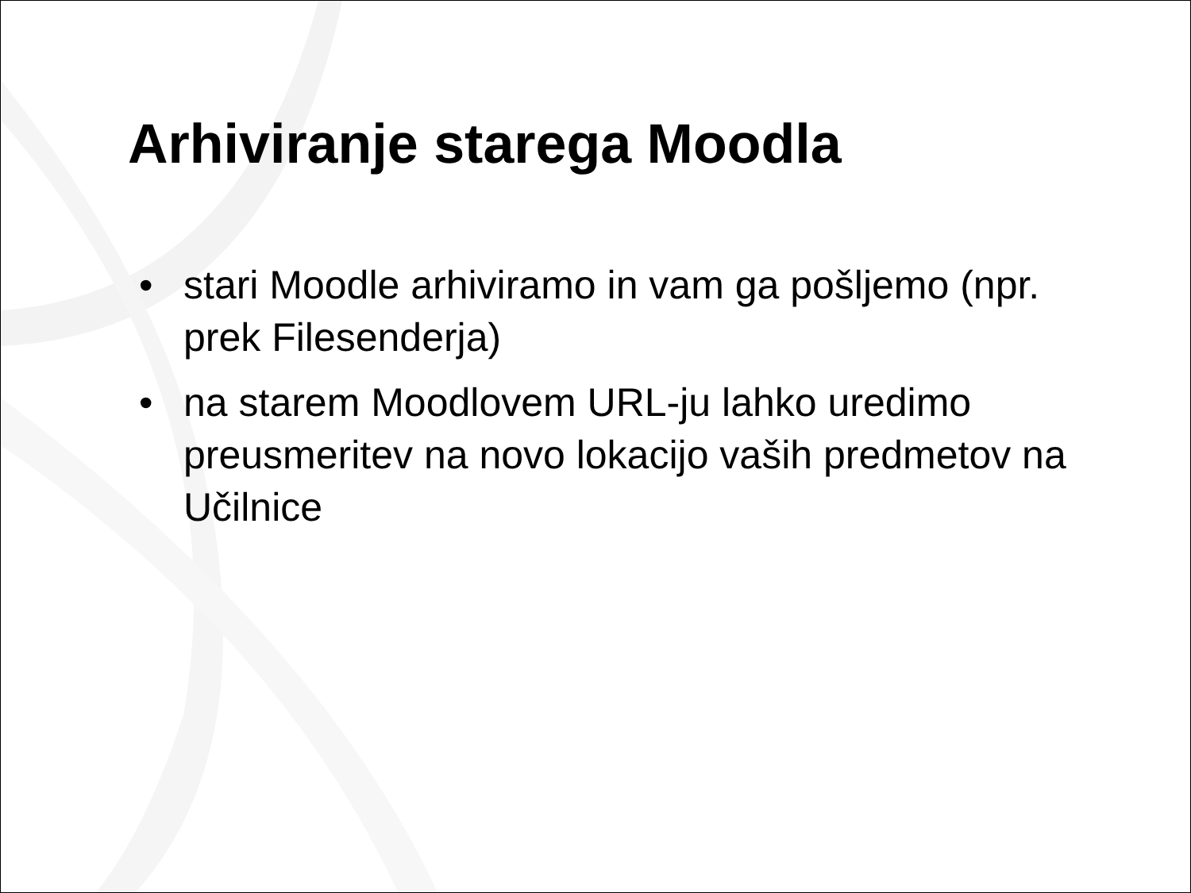Arhiviranje starega Moodla
• stari Moodle arhiviramo in vam ga pošljemo (npr. prek Filesenderja)
• na starem Moodlovem URL-ju lahko uredimo preusmeritev na novo lokacijo vaših predmetov na Učilnice